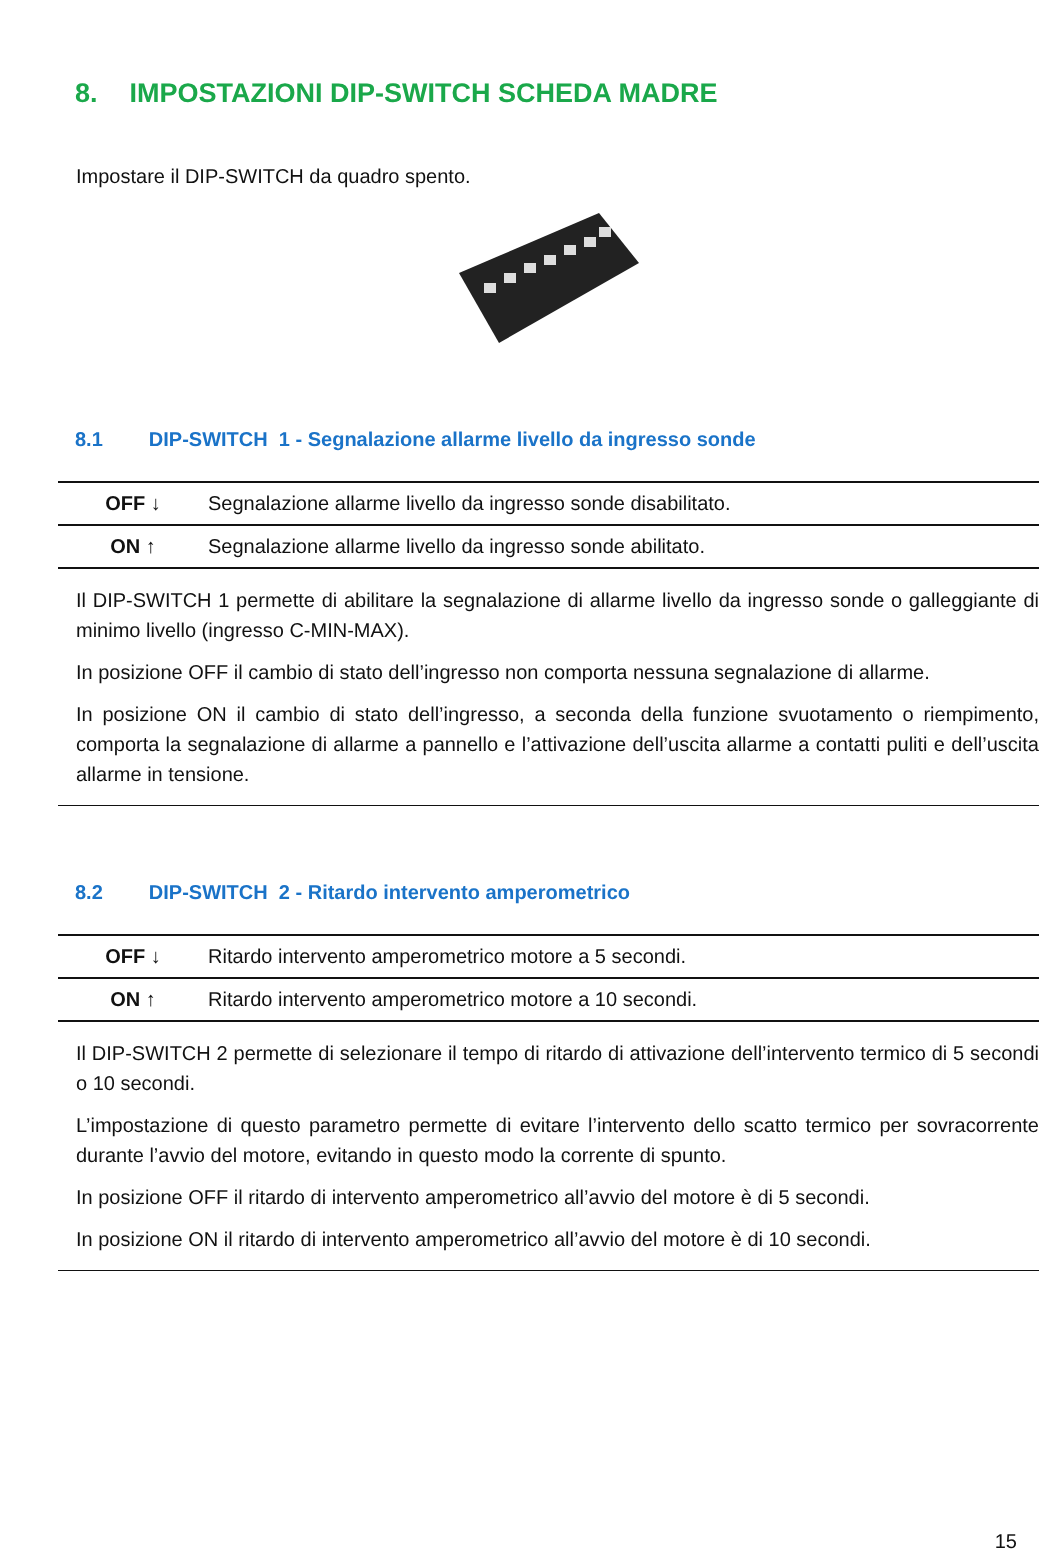8. IMPOSTAZIONI DIP-SWITCH SCHEDA MADRE
Impostare il DIP-SWITCH da quadro spento.
8.1 DIP-SWITCH 1 - Segnalazione allarme livello da ingresso sonde
| OFF ↓ | Segnalazione allarme livello da ingresso sonde disabilitato. |
| ON ↑ | Segnalazione allarme livello da ingresso sonde abilitato. |
Il DIP-SWITCH 1 permette di abilitare la segnalazione di allarme livello da ingresso sonde o galleggiante di minimo livello (ingresso C-MIN-MAX).
In posizione OFF il cambio di stato dell’ingresso non comporta nessuna segnalazione di allarme.
In posizione ON il cambio di stato dell’ingresso, a seconda della funzione svuotamento o riempimento, comporta la segnalazione di allarme a pannello e l’attivazione dell’uscita allarme a contatti puliti e dell’uscita allarme in tensione.
8.2 DIP-SWITCH 2 - Ritardo intervento amperometrico
| OFF ↓ | Ritardo intervento amperometrico motore a 5 secondi. |
| ON ↑ | Ritardo intervento amperometrico motore a 10 secondi. |
Il DIP-SWITCH 2 permette di selezionare il tempo di ritardo di attivazione dell’intervento termico di 5 secondi o 10 secondi.
L’impostazione di questo parametro permette di evitare l’intervento dello scatto termico per sovracorrente durante l’avvio del motore, evitando in questo modo la corrente di spunto.
In posizione OFF il ritardo di intervento amperometrico all’avvio del motore è di 5 secondi.
In posizione ON il ritardo di intervento amperometrico all’avvio del motore è di 10 secondi.
15